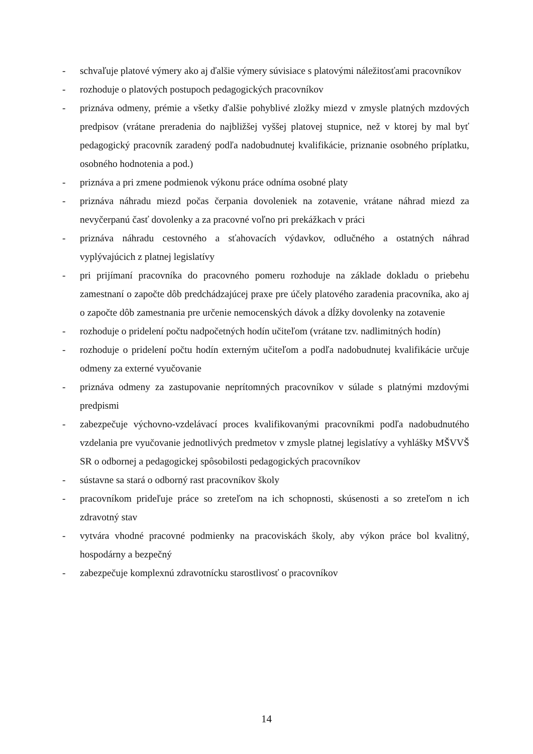- schvaľuje platové výmery ako aj ďalšie výmery súvisiace s platovými náležitosťami pracovníkov
- rozhoduje o platových postupoch pedagogických pracovníkov
- priznáva odmeny, prémie a všetky ďalšie pohyblivé zložky miezd v zmysle platných mzdových predpisov (vrátane preradenia do najbližšej vyššej platovej stupnice, než v ktorej by mal byť pedagogický pracovník zaradený podľa nadobudnutej kvalifikácie, priznanie osobného príplatku, osobného hodnotenia a pod.)
- priznáva a pri zmene podmienok výkonu práce odníma osobné platy
- priznáva náhradu miezd počas čerpania dovoleniek na zotavenie, vrátane náhrad miezd za nevyčerpanú časť dovolenky a za pracovné voľno pri prekážkach v práci
- priznáva náhradu cestovného a sťahovacích výdavkov, odlučného a ostatných náhrad vyplývajúcich z platnej legislatívy
- pri prijímaní pracovníka do pracovného pomeru rozhoduje na základe dokladu o priebehu zamestnaní o započte dôb predchádzajúcej praxe pre účely platového zaradenia pracovníka, ako aj o započte dôb zamestnania pre určenie nemocenských dávok a dĺžky dovolenky na zotavenie
- rozhoduje o pridelení počtu nadpočetných hodín učiteľom (vrátane tzv. nadlimitných hodín)
- rozhoduje o pridelení počtu hodín externým učiteľom a podľa nadobudnutej kvalifikácie určuje odmeny za externé vyučovanie
- priznáva odmeny za zastupovanie neprítomných pracovníkov v súlade s platnými mzdovými predpismi
- zabezpečuje výchovno-vzdelávací proces kvalifikovanými pracovníkmi podľa nadobudnutého vzdelania pre vyučovanie jednotlivých predmetov v zmysle platnej legislatívy a vyhlášky MŠVVŠ SR o odbornej a pedagogickej spôsobilosti pedagogických pracovníkov
- sústavne sa stará o odborný rast pracovníkov školy
- pracovníkom prideľuje práce so zreteľom na ich schopnosti, skúsenosti a so zreteľom n ich zdravotný stav
- vytvára vhodné pracovné podmienky na pracoviskách školy, aby výkon práce bol kvalitný, hospodárny a bezpečný
- zabezpečuje komplexnú zdravotnícku starostlivosť o pracovníkov
14